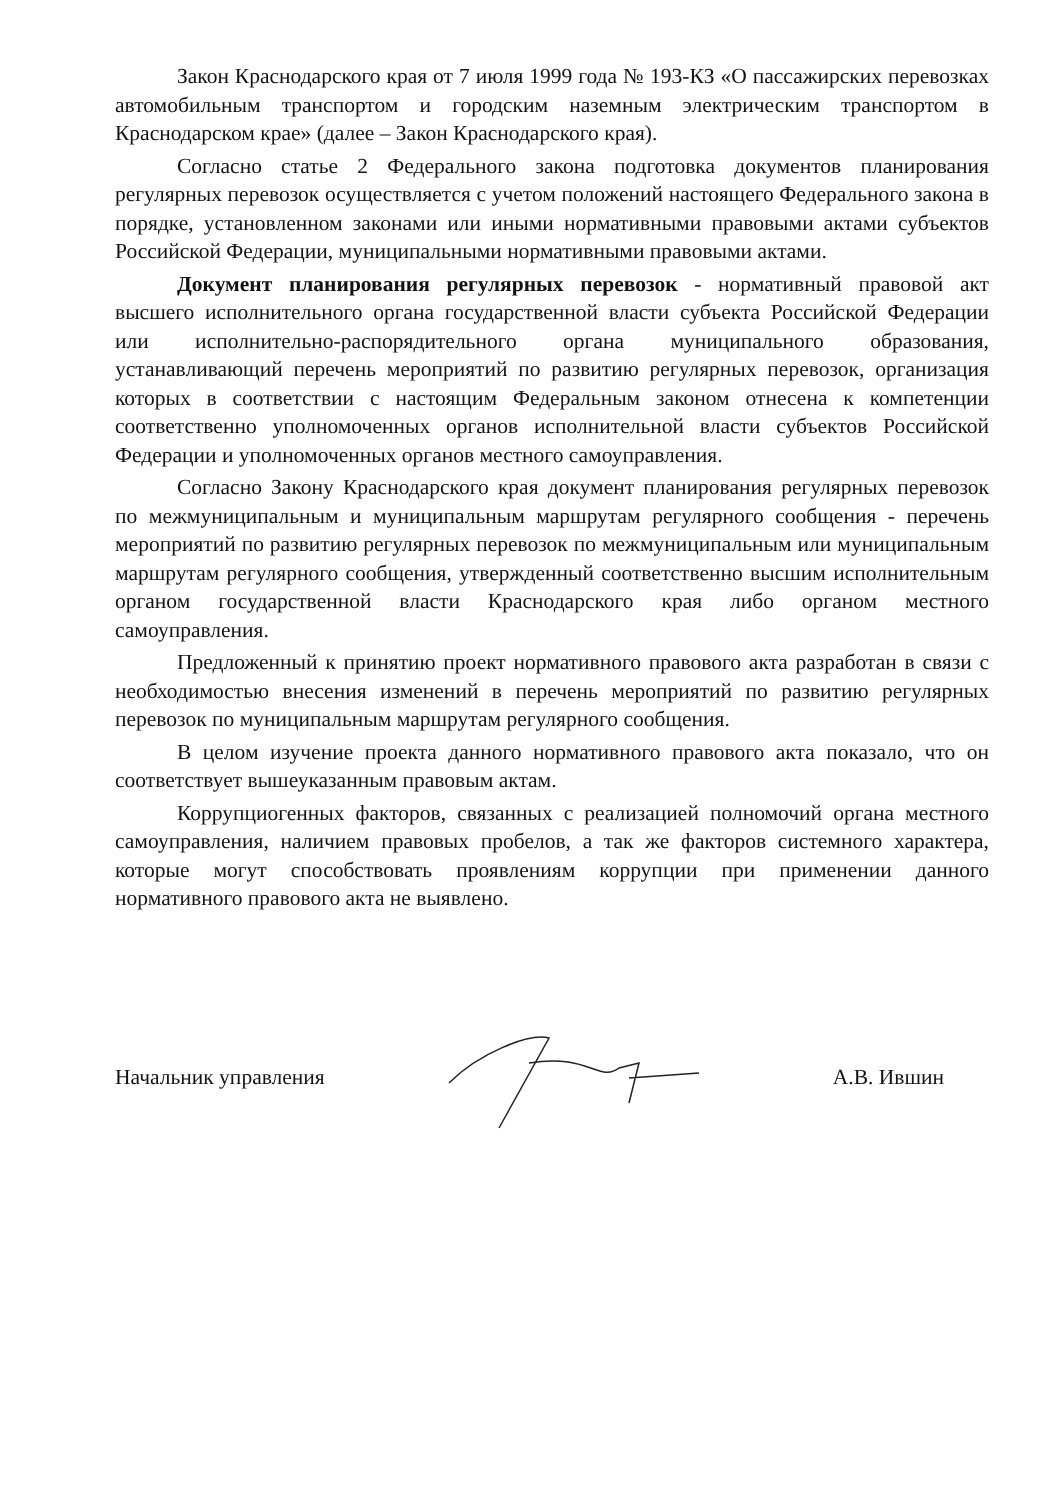Закон Краснодарского края от 7 июля 1999 года № 193-КЗ «О пассажирских перевозках автомобильным транспортом и городским наземным электрическим транспортом в Краснодарском крае» (далее – Закон Краснодарского края).
Согласно статье 2 Федерального закона подготовка документов планирования регулярных перевозок осуществляется с учетом положений настоящего Федерального закона в порядке, установленном законами или иными нормативными правовыми актами субъектов Российской Федерации, муниципальными нормативными правовыми актами.
Документ планирования регулярных перевозок - нормативный правовой акт высшего исполнительного органа государственной власти субъекта Российской Федерации или исполнительно-распорядительного органа муниципального образования, устанавливающий перечень мероприятий по развитию регулярных перевозок, организация которых в соответствии с настоящим Федеральным законом отнесена к компетенции соответственно уполномоченных органов исполнительной власти субъектов Российской Федерации и уполномоченных органов местного самоуправления.
Согласно Закону Краснодарского края документ планирования регулярных перевозок по межмуниципальным и муниципальным маршрутам регулярного сообщения - перечень мероприятий по развитию регулярных перевозок по межмуниципальным или муниципальным маршрутам регулярного сообщения, утвержденный соответственно высшим исполнительным органом государственной власти Краснодарского края либо органом местного самоуправления.
Предложенный к принятию проект нормативного правового акта разработан в связи с необходимостью внесения изменений в перечень мероприятий по развитию регулярных перевозок по муниципальным маршрутам регулярного сообщения.
В целом изучение проекта данного нормативного правового акта показало, что он соответствует вышеуказанным правовым актам.
Коррупциогенных факторов, связанных с реализацией полномочий органа местного самоуправления, наличием правовых пробелов, а так же факторов системного характера, которые могут способствовать проявлениям коррупции при применении данного нормативного правового акта не выявлено.
Начальник управления А.В. Ившин